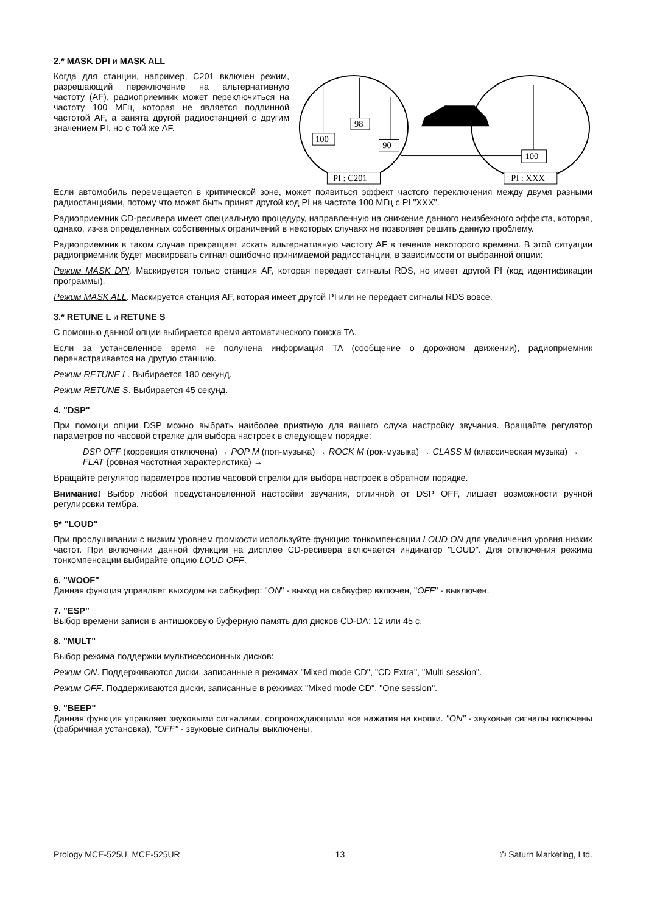2.* MASK DPI и MASK ALL
Когда для станции, например, C201 включен режим, разрешающий переключение на альтернативную частоту (AF), радиоприемник может переключиться на частоту 100 МГц, которая не является подлинной частотой AF, а занята другой радиостанцией с другим значением PI, но с той же AF.
100
98
90
100
PI : C201
PI : XXX
Если автомобиль перемещается в критической зоне, может появиться эффект частого переключения между двумя разными радиостанциями, потому что может быть принят другой код PI на частоте 100 МГц с PI "XXX".
Радиоприемник CD-ресивера имеет специальную процедуру, направленную на снижение данного неизбежного эффекта, которая, однако, из-за определенных собственных ограничений в некоторых случаях не позволяет решить данную проблему.
Радиоприемник в таком случае прекращает искать альтернативную частоту AF в течение некоторого времени. В этой ситуации радиоприемник будет маскировать сигнал ошибочно принимаемой радиостанции, в зависимости от выбранной опции:
Режим MASK DPI. Маскируется только станция AF, которая передает сигналы RDS, но имеет другой PI (код идентификации программы).
Режим MASK ALL. Маскируется станция AF, которая имеет другой PI или не передает сигналы RDS вовсе.
3.* RETUNE L и RETUNE S
С помощью данной опции выбирается время автоматического поиска TA.
Если за установленное время не получена информация TA (сообщение о дорожном движении), радиоприемник перенастраивается на другую станцию.
Режим RETUNE L. Выбирается 180 секунд.
Режим RETUNE S. Выбирается 45 секунд.
4. "DSP"
При помощи опции DSP можно выбрать наиболее приятную для вашего слуха настройку звучания. Вращайте регулятор параметров по часовой стрелке для выбора настроек в следующем порядке:
DSP OFF (коррекция отключена) → POP M (поп-музыка) → ROCK M (рок-музыка) → CLASS M (классическая музыка) → FLAT (ровная частотная характеристика) →
Вращайте регулятор параметров против часовой стрелки для выбора настроек в обратном порядке.
Внимание! Выбор любой предустановленной настройки звучания, отличной от DSP OFF, лишает возможности ручной регулировки тембра.
5* "LOUD"
При прослушивании с низким уровнем громкости используйте функцию тонкомпенсации LOUD ON для увеличения уровня низких частот. При включении данной функции на дисплее CD-ресивера включается индикатор "LOUD". Для отключения режима тонкомпенсации выбирайте опцию LOUD OFF.
6. "WOOF"
Данная функция управляет выходом на сабвуфер: "ON" - выход на сабвуфер включен, "OFF" - выключен.
7. "ESP"
Выбор времени записи в антишоковую буферную память для дисков CD-DA: 12 или 45 с.
8. "MULT"
Выбор режима поддержки мультисессионных дисков:
Режим ON. Поддерживаются диски, записанные в режимах "Mixed mode CD", "CD Extra", "Multi session".
Режим OFF. Поддерживаются диски, записанные в режимах "Mixed mode CD", "One session".
9. "BEEP"
Данная функция управляет звуковыми сигналами, сопровождающими все нажатия на кнопки. "ON" - звуковые сигналы включены (фабричная установка), "OFF" - звуковые сигналы выключены.
Prology MCE-525U, MCE-525UR 13 © Saturn Marketing, Ltd.